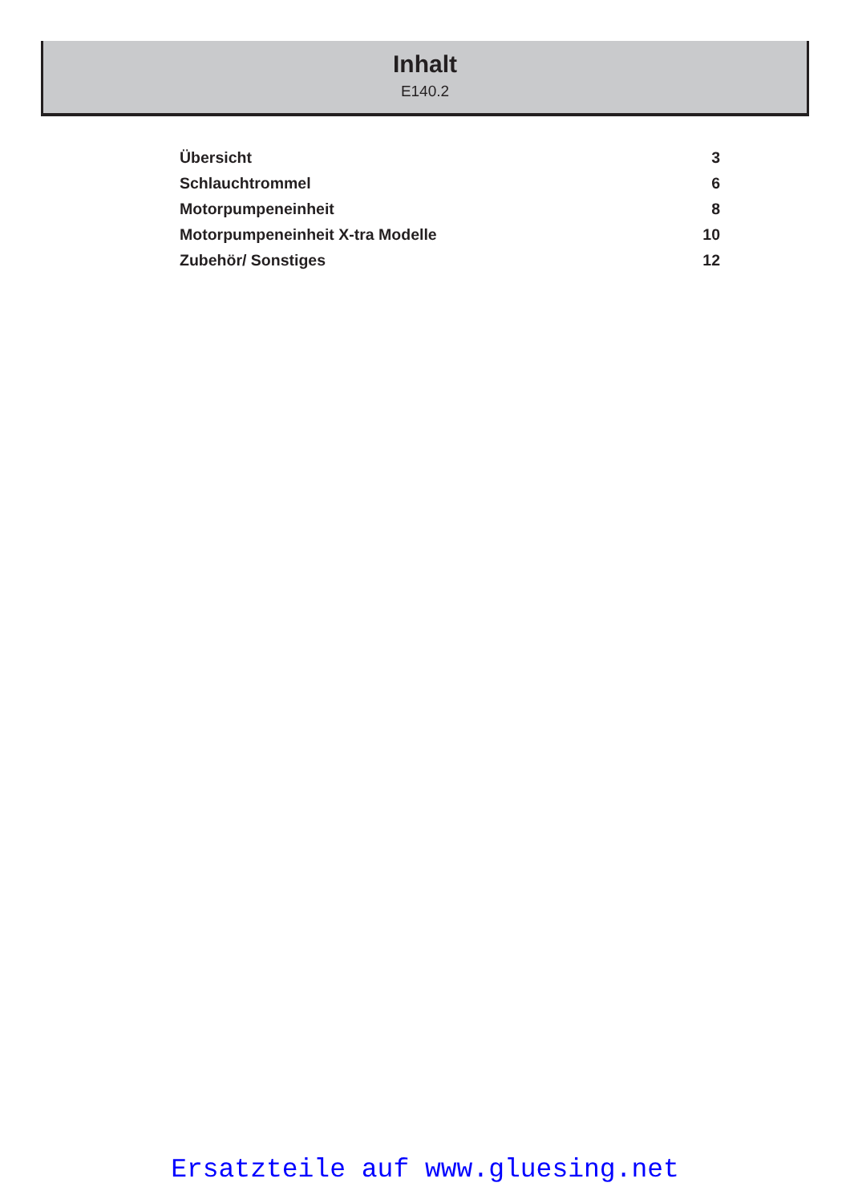Inhalt
E140.2
Übersicht 3
Schlauchtrommel 6
Motorpumpeneinheit 8
Motorpumpeneinheit X-tra Modelle 10
Zubehör/ Sonstiges 12
Ersatzteile auf www.gluesing.net